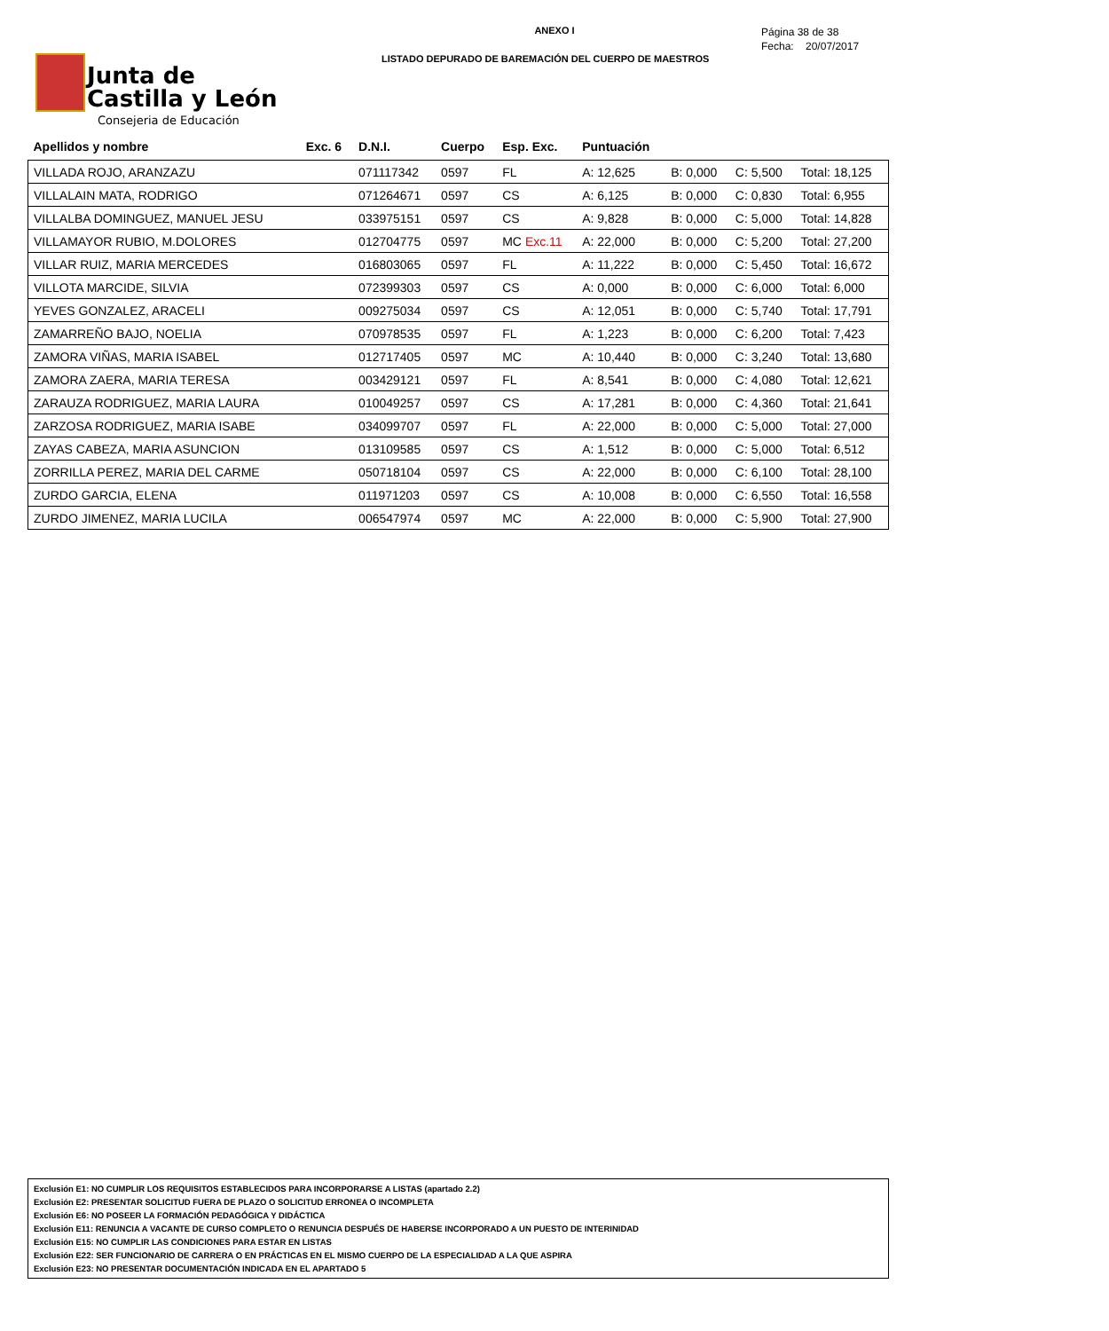Junta de
Castilla y León
Consejeria de Educación
ANEXO I
LISTADO DEPURADO DE BAREMACIÓN DEL CUERPO DE MAESTROS
Página 38 de 38
Fecha: 20/07/2017
| Apellidos y nombre | Exc. 6 | D.N.I. | Cuerpo | Esp. Exc. | Puntuación | | | |
| --- | --- | --- | --- | --- | --- | --- | --- | --- |
| VILLADA ROJO, ARANZAZU | | 071117342 | 0597 | FL | A: 12,625 | B: 0,000 | C: 5,500 | Total: 18,125 |
| VILLALAIN MATA, RODRIGO | | 071264671 | 0597 | CS | A: 6,125 | B: 0,000 | C: 0,830 | Total: 6,955 |
| VILLALBA DOMINGUEZ, MANUEL JESU | | 033975151 | 0597 | CS | A: 9,828 | B: 0,000 | C: 5,000 | Total: 14,828 |
| VILLAMAYOR RUBIO, M.DOLORES | | 012704775 | 0597 | MC Exc.11 | A: 22,000 | B: 0,000 | C: 5,200 | Total: 27,200 |
| VILLAR RUIZ, MARIA MERCEDES | | 016803065 | 0597 | FL | A: 11,222 | B: 0,000 | C: 5,450 | Total: 16,672 |
| VILLOTA MARCIDE, SILVIA | | 072399303 | 0597 | CS | A: 0,000 | B: 0,000 | C: 6,000 | Total: 6,000 |
| YEVES GONZALEZ, ARACELI | | 009275034 | 0597 | CS | A: 12,051 | B: 0,000 | C: 5,740 | Total: 17,791 |
| ZAMARREÑO BAJO, NOELIA | | 070978535 | 0597 | FL | A: 1,223 | B: 0,000 | C: 6,200 | Total: 7,423 |
| ZAMORA VIÑAS, MARIA ISABEL | | 012717405 | 0597 | MC | A: 10,440 | B: 0,000 | C: 3,240 | Total: 13,680 |
| ZAMORA ZAERA, MARIA TERESA | | 003429121 | 0597 | FL | A: 8,541 | B: 0,000 | C: 4,080 | Total: 12,621 |
| ZARAUZA RODRIGUEZ, MARIA LAURA | | 010049257 | 0597 | CS | A: 17,281 | B: 0,000 | C: 4,360 | Total: 21,641 |
| ZARZOSA RODRIGUEZ, MARIA ISABE | | 034099707 | 0597 | FL | A: 22,000 | B: 0,000 | C: 5,000 | Total: 27,000 |
| ZAYAS CABEZA, MARIA ASUNCION | | 013109585 | 0597 | CS | A: 1,512 | B: 0,000 | C: 5,000 | Total: 6,512 |
| ZORRILLA PEREZ, MARIA DEL CARME | | 050718104 | 0597 | CS | A: 22,000 | B: 0,000 | C: 6,100 | Total: 28,100 |
| ZURDO GARCIA, ELENA | | 011971203 | 0597 | CS | A: 10,008 | B: 0,000 | C: 6,550 | Total: 16,558 |
| ZURDO JIMENEZ, MARIA LUCILA | | 006547974 | 0597 | MC | A: 22,000 | B: 0,000 | C: 5,900 | Total: 27,900 |
Exclusión E1: NO CUMPLIR LOS REQUISITOS ESTABLECIDOS PARA INCORPORARSE A LISTAS (apartado 2.2)
Exclusión E2: PRESENTAR SOLICITUD FUERA DE PLAZO O SOLICITUD ERRONEA O INCOMPLETA
Exclusión E6: NO POSEER LA FORMACIÓN PEDAGÓGICA Y DIDÁCTICA
Exclusión E11: RENUNCIA A VACANTE DE CURSO COMPLETO O RENUNCIA DESPUÉS DE HABERSE INCORPORADO A UN PUESTO DE INTERINIDAD
Exclusión E15: NO CUMPLIR LAS CONDICIONES PARA ESTAR EN LISTAS
Exclusión E22: SER FUNCIONARIO DE CARRERA O EN PRÁCTICAS EN EL MISMO CUERPO DE LA ESPECIALIDAD A LA QUE ASPIRA
Exclusión E23: NO PRESENTAR DOCUMENTACIÓN INDICADA EN EL APARTADO 5